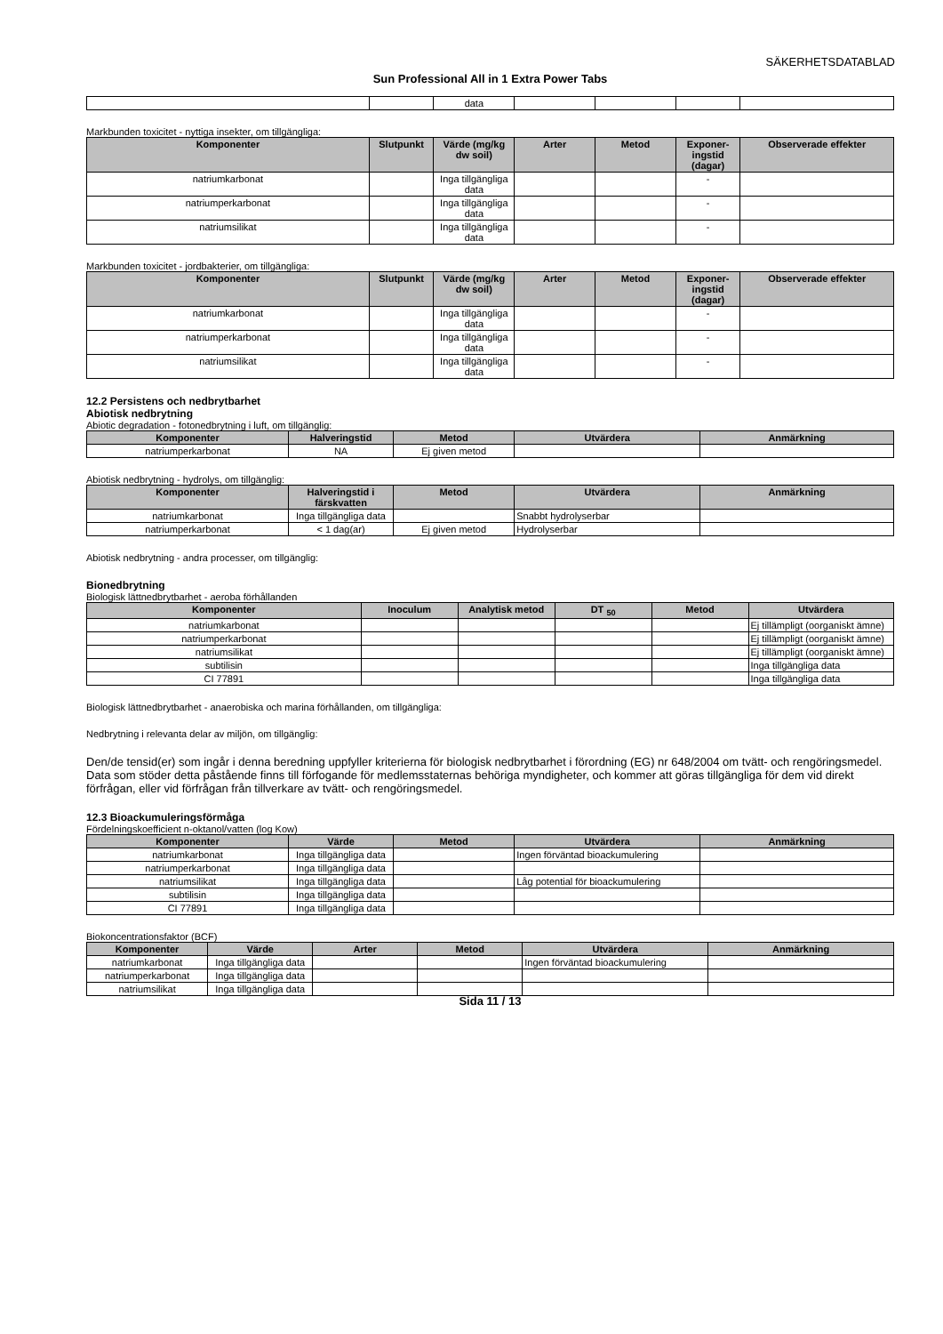SÄKERHETSDATABLAD
Sun Professional All in 1 Extra Power Tabs
| | | data | | | | |
Markbunden toxicitet - nyttiga insekter, om tillgängliga:
| Komponenter | Slutpunkt | Värde (mg/kg dw soil) | Arter | Metod | Exponer-ingstid (dagar) | Observerade effekter |
| --- | --- | --- | --- | --- | --- | --- |
| natriumkarbonat | | Inga tillgängliga data | | | - | |
| natriumperkarbonat | | Inga tillgängliga data | | | - | |
| natriumsilikat | | Inga tillgängliga data | | | - | |
Markbunden toxicitet - jordbakterier, om tillgängliga:
| Komponenter | Slutpunkt | Värde (mg/kg dw soil) | Arter | Metod | Exponer-ingstid (dagar) | Observerade effekter |
| --- | --- | --- | --- | --- | --- | --- |
| natriumkarbonat | | Inga tillgängliga data | | | - | |
| natriumperkarbonat | | Inga tillgängliga data | | | - | |
| natriumsilikat | | Inga tillgängliga data | | | - | |
12.2 Persistens och nedbrytbarhet
Abiotisk nedbrytning
Abiotic degradation - fotonedbrytning i luft, om tillgänglig:
| Komponenter | Halveringstid | Metod | Utvärdera | Anmärkning |
| --- | --- | --- | --- | --- |
| natriumperkarbonat | NA | Ej given metod | | |
Abiotisk nedbrytning - hydrolys, om tillgänglig:
| Komponenter | Halveringstid i färskvatten | Metod | Utvärdera | Anmärkning |
| --- | --- | --- | --- | --- |
| natriumkarbonat | Inga tillgängliga data | | Snabbt hydrolyserbar | |
| natriumperkarbonat | < 1 dag(ar) | Ej given metod | Hydrolyserbar | |
Abiotisk nedbrytning - andra processer, om tillgänglig:
Bionedbrytning
Biologisk lättnedbrytbarhet - aeroba förhållanden
| Komponenter | Inoculum | Analytisk metod | DT <sub>50</sub> | Metod | Utvärdera |
| --- | --- | --- | --- | --- | --- |
| natriumkarbonat | | | | | Ej tillämpligt (oorganiskt ämne) |
| natriumperkarbonat | | | | | Ej tillämpligt (oorganiskt ämne) |
| natriumsilikat | | | | | Ej tillämpligt (oorganiskt ämne) |
| subtilisin | | | | | Inga tillgängliga data |
| CI 77891 | | | | | Inga tillgängliga data |
Biologisk lättnedbrytbarhet - anaerobiska och marina förhållanden, om tillgängliga:
Nedbrytning i relevanta delar av miljön, om tillgänglig:
Den/de tensid(er) som ingår i denna beredning uppfyller kriterierna för biologisk nedbrytbarhet i förordning (EG) nr 648/2004 om tvätt- och rengöringsmedel. Data som stöder detta påstående finns till förfogande för medlemsstaternas behöriga myndigheter, och kommer att göras tillgängliga för dem vid direkt förfrågan, eller vid förfrågan från tillverkare av tvätt- och rengöringsmedel.
12.3 Bioackumuleringsförmåga
Fördelningskoefficient n-oktanol/vatten (log Kow)
| Komponenter | Värde | Metod | Utvärdera | Anmärkning |
| --- | --- | --- | --- | --- |
| natriumkarbonat | Inga tillgängliga data | | Ingen förväntad bioackumulering | |
| natriumperkarbonat | Inga tillgängliga data | | | |
| natriumsilikat | Inga tillgängliga data | | Låg potential för bioackumulering | |
| subtilisin | Inga tillgängliga data | | | |
| CI 77891 | Inga tillgängliga data | | | |
Biokoncentrationsfaktor (BCF)
| Komponenter | Värde | Arter | Metod | Utvärdera | Anmärkning |
| --- | --- | --- | --- | --- | --- |
| natriumkarbonat | Inga tillgängliga data | | | Ingen förväntad bioackumulering | |
| natriumperkarbonat | Inga tillgängliga data | | | | |
| natriumsilikat | Inga tillgängliga data | | | | |
Sida 11 / 13